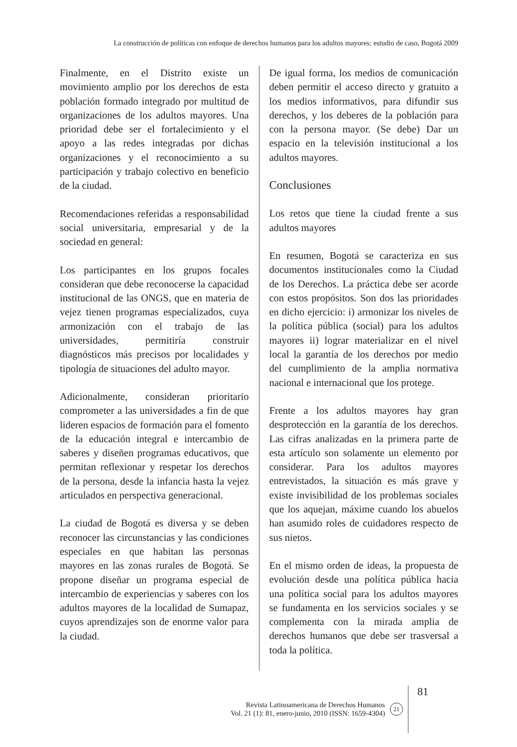La construcción de políticas con enfoque de derechos humanos para los adultos mayores: estudio de caso, Bogotá 2009
Finalmente, en el Distrito existe un movimiento amplio por los derechos de esta población formado integrado por multitud de organizaciones de los adultos mayores. Una prioridad debe ser el fortalecimiento y el apoyo a las redes integradas por dichas organizaciones y el reconocimiento a su participación y trabajo colectivo en beneficio de la ciudad.
Recomendaciones referidas a responsabilidad social universitaria, empresarial y de la sociedad en general:
Los participantes en los grupos focales consideran que debe reconocerse la capacidad institucional de las ONGS, que en materia de vejez tienen programas especializados, cuya armonización con el trabajo de las universidades, permitiría construir diagnósticos más precisos por localidades y tipología de situaciones del adulto mayor.
Adicionalmente, consideran prioritario comprometer a las universidades a fin de que lideren espacios de formación para el fomento de la educación integral e intercambio de saberes y diseñen programas educativos, que permitan reflexionar y respetar los derechos de la persona, desde la infancia hasta la vejez articulados en perspectiva generacional.
La ciudad de Bogotá es diversa y se deben reconocer las circunstancias y las condiciones especiales en que habitan las personas mayores en las zonas rurales de Bogotá. Se propone diseñar un programa especial de intercambio de experiencias y saberes con los adultos mayores de la localidad de Sumapaz, cuyos aprendizajes son de enorme valor para la ciudad.
De igual forma, los medios de comunicación deben permitir el acceso directo y gratuito a los medios informativos, para difundir sus derechos, y los deberes de la población para con la persona mayor. (Se debe) Dar un espacio en la televisión institucional a los adultos mayores.
Conclusiones
Los retos que tiene la ciudad frente a sus adultos mayores
En resumen, Bogotá se caracteriza en sus documentos institucionales como la Ciudad de los Derechos. La práctica debe ser acorde con estos propósitos. Son dos las prioridades en dicho ejercicio: i) armonizar los niveles de la política pública (social) para los adultos mayores ii) lograr materializar en el nivel local la garantía de los derechos por medio del cumplimiento de la amplia normativa nacional e internacional que los protege.
Frente a los adultos mayores hay gran desprotección en la garantía de los derechos. Las cifras analizadas en la primera parte de esta artículo son solamente un elemento por considerar. Para los adultos mayores entrevistados, la situación es más grave y existe invisibilidad de los problemas sociales que los aquejan, máxime cuando los abuelos han asumido roles de cuidadores respecto de sus nietos.
En el mismo orden de ideas, la propuesta de evolución desde una política pública hacia una política social para los adultos mayores se fundamenta en los servicios sociales y se complementa con la mirada amplia de derechos humanos que debe ser trasversal a toda la política.
Revista Latinoamericana de Derechos Humanos
Vol. 21 (1): 81, enero-junio, 2010 (ISSN: 1659-4304)
21
81